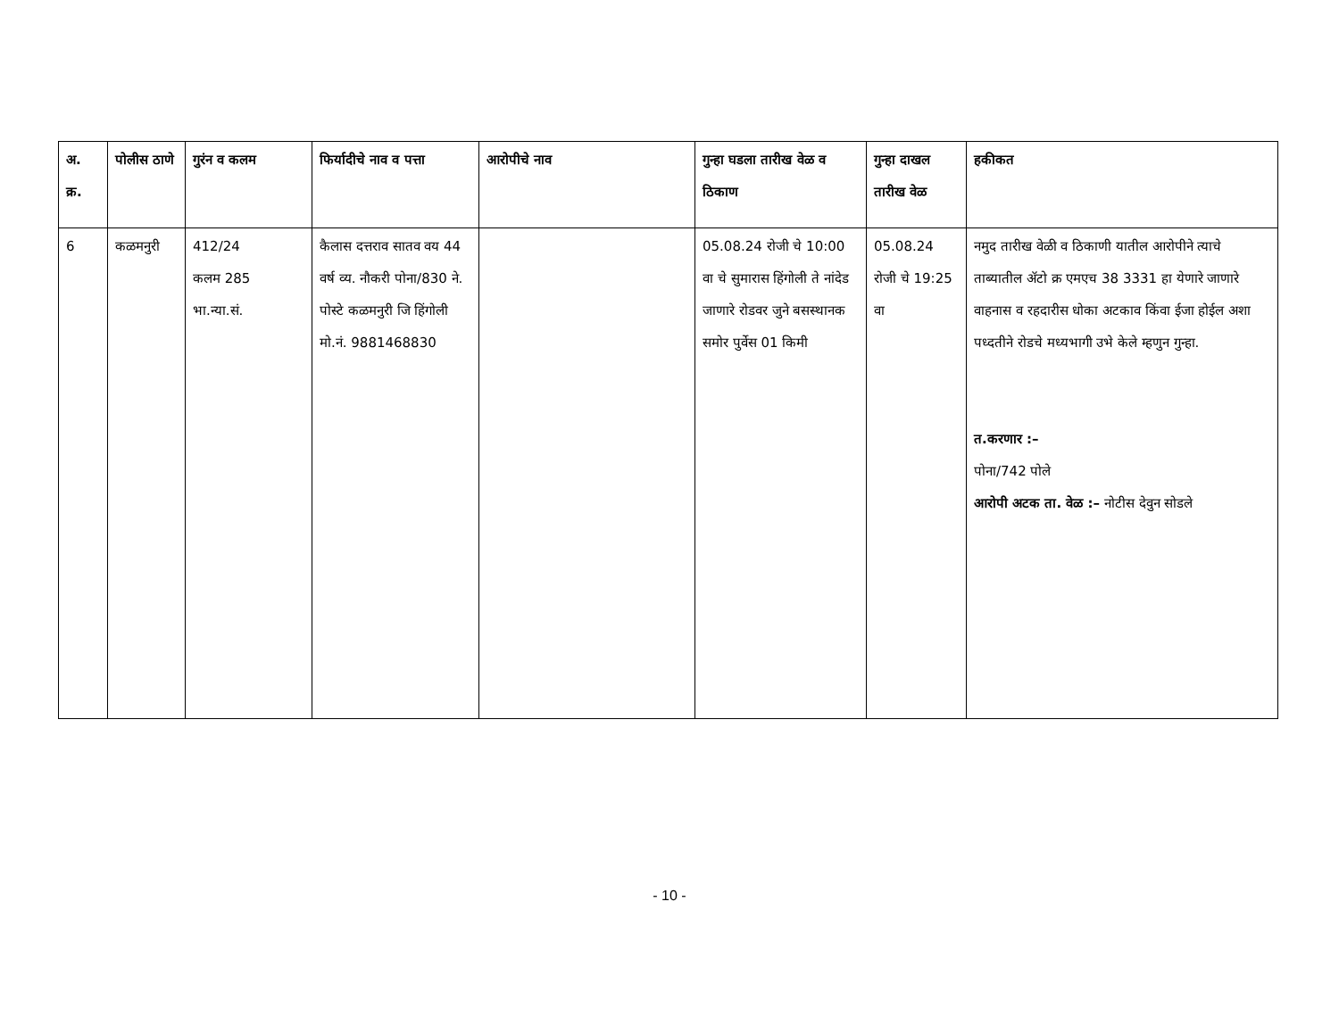| अ. क्र. | पोलीस ठाणे | गुरंन व कलम | फिर्यादीचे नाव व पत्ता | आरोपीचे नाव | गुन्हा घडला तारीख वेळ व ठिकाण | गुन्हा दाखल तारीख वेळ | हकीकत |
| --- | --- | --- | --- | --- | --- | --- | --- |
| 6 | कळमनुरी | 412/24 कलम 285 भा.न्या.सं. | कैलास दत्तराव सातव वय 44 वर्ष व्य. नौकरी पोना/830 ने. पोस्टे कळमनुरी जि हिंगोली मो.नं. 9881468830 | | 05.08.24 रोजी चे 10:00 वा चे सुमारास हिंगोली ते नांदेड जाणारे रोडवर जुने बसस्थानक समोर पुर्वेस 01 किमी | 05.08.24 रोजी चे 19:25 वा | नमुद तारीख वेळी व ठिकाणी यातील आरोपीने त्याचे ताब्यातील ॲटो क्र एमएच 38 3331 हा येणारे जाणारे वाहनास व रहदारीस धोका अटकाव किंवा ईजा होईल अशा पध्दतीने रोडचे मध्यभागी उभे केले म्हणुन गुन्हा. त.करणार :– पोना/742 पोले आरोपी अटक ता. वेळ :– नोटीस देवुन सोडले |
- 10 -